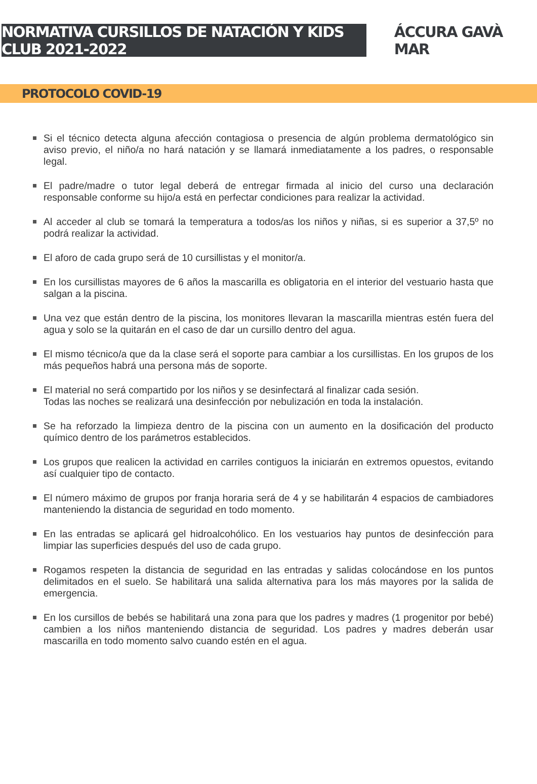NORMATIVA CURSILLOS DE NATACIÓN Y KIDS CLUB 2021-2022
ÁCCURA GAVÀ MAR
PROTOCOLO COVID-19
Si el técnico detecta alguna afección contagiosa o presencia de algún problema dermatológico sin aviso previo, el niño/a no hará natación y se llamará inmediatamente a los padres, o responsable legal.
El padre/madre o tutor legal deberá de entregar firmada al inicio del curso una declaración responsable conforme su hijo/a está en perfectar condiciones para realizar la actividad.
Al acceder al club se tomará la temperatura a todos/as los niños y niñas, si es superior a 37,5º no podrá realizar la actividad.
El aforo de cada grupo será de 10 cursillistas y el monitor/a.
En los cursillistas mayores de 6 años la mascarilla es obligatoria en el interior del vestuario hasta que salgan a la piscina.
Una vez que están dentro de la piscina, los monitores llevaran la mascarilla mientras estén fuera del agua y solo se la quitarán en el caso de dar un cursillo dentro del agua.
El mismo técnico/a que da la clase será el soporte para cambiar a los cursillistas. En los grupos de los más pequeños habrá una persona más de soporte.
El material no será compartido por los niños y se desinfectará al finalizar cada sesión.
Todas las noches se realizará una desinfección por nebulización en toda la instalación.
Se ha reforzado la limpieza dentro de la piscina con un aumento en la dosificación del producto químico dentro de los parámetros establecidos.
Los grupos que realicen la actividad en carriles contiguos la iniciarán en extremos opuestos, evitando así cualquier tipo de contacto.
El número máximo de grupos por franja horaria será de 4 y se habilitarán 4 espacios de cambiadores manteniendo la distancia de seguridad en todo momento.
En las entradas se aplicará gel hidroalcohólico. En los vestuarios hay puntos de desinfección para limpiar las superficies después del uso de cada grupo.
Rogamos respeten la distancia de seguridad en las entradas y salidas colocándose en los puntos delimitados en el suelo. Se habilitará una salida alternativa para los más mayores por la salida de emergencia.
En los cursillos de bebés se habilitará una zona para que los padres y madres (1 progenitor por bebé) cambien a los niños manteniendo distancia de seguridad. Los padres y madres deberán usar mascarilla en todo momento salvo cuando estén en el agua.